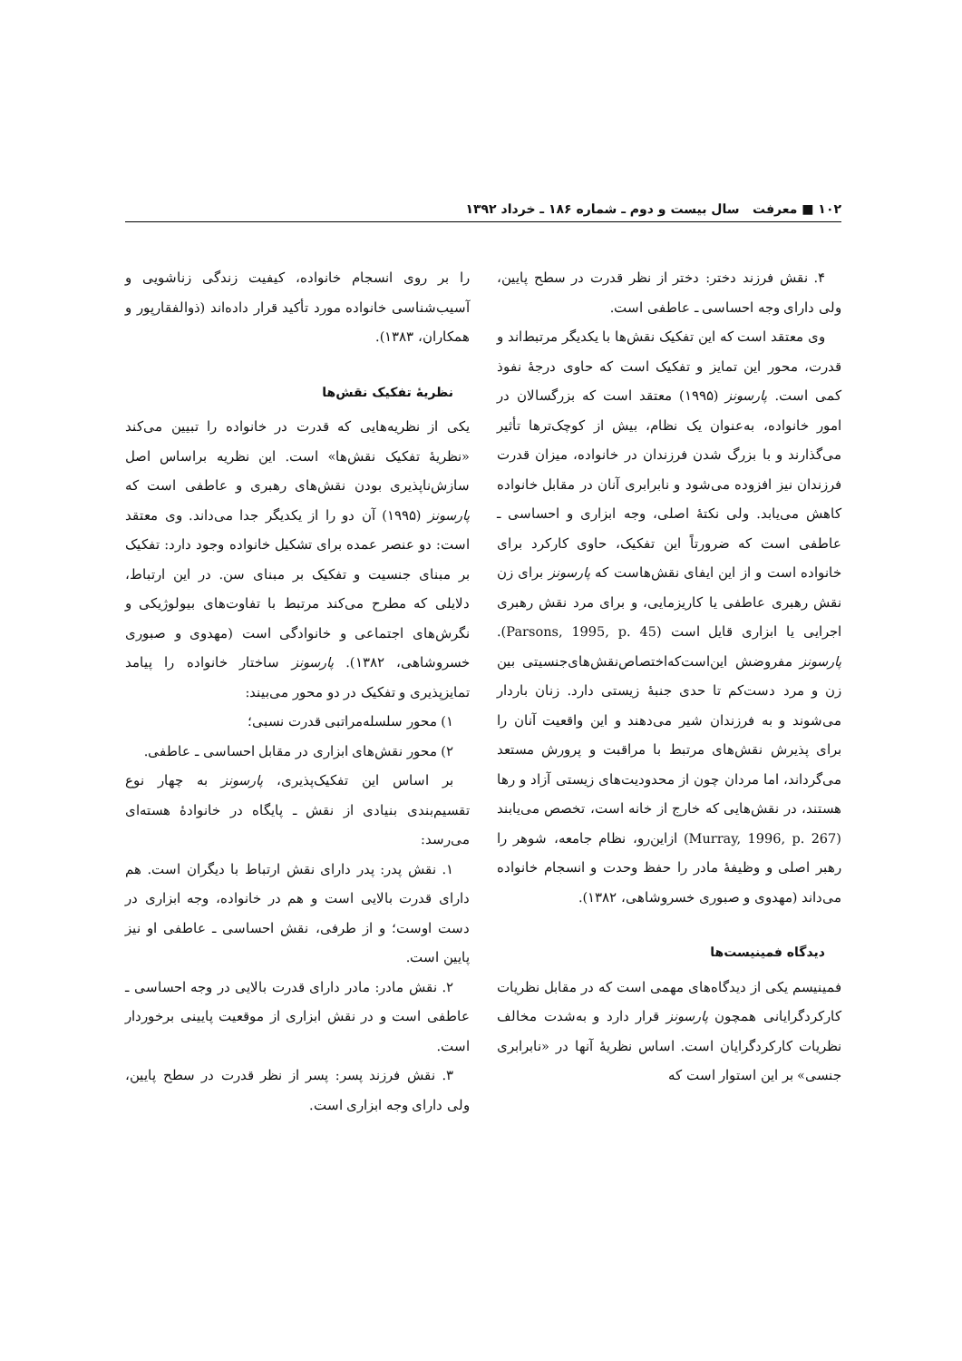۱۰۲ ■ معرفت سال بیست و دوم ـ شماره ۱۸۶ ـ خرداد ۱۳۹۲
را بر روی انسجام خانواده، کیفیت زندگی زناشویی و آسیب‌شناسی خانواده مورد تأکید قرار داده‌اند (ذوالفقارپور و همکاران، ۱۳۸۳).
نظریهٔ تفکیک نقش‌ها
یکی از نظریه‌هایی که قدرت در خانواده را تبیین می‌کند «نظریهٔ تفکیک نقش‌ها» است. این نظریه براساس اصل سازش‌ناپذیری بودن نقش‌های رهبری و عاطفی است که پارسونز (۱۹۹۵) آن دو را از یکدیگر جدا می‌داند. وی معتقد است: دو عنصر عمده برای تشکیل خانواده وجود دارد: تفکیک بر مبنای جنسیت و تفکیک بر مبنای سن. در این ارتباط، دلایلی که مطرح می‌کند مرتبط با تفاوت‌های بیولوژیکی و نگرش‌های اجتماعی و خانوادگی است (مهدوی و صبوری خسروشاهی، ۱۳۸۲). پارسونز ساختار خانواده را پیامد تمایزپذیری و تفکیک در دو محور می‌بیند:
۱) محور سلسله‌مراتبی قدرت نسبی؛
۲) محور نقش‌های ابزاری در مقابل احساسی ـ عاطفی.
بر اساس این تفکیک‌پذیری، پارسونز به چهار نوع تقسیم‌بندی بنیادی از نقش ـ پایگاه در خانوادهٔ هسته‌ای می‌رسد:
۱. نقش پدر: پدر دارای نقش ارتباط با دیگران است. هم دارای قدرت بالایی است و هم در خانواده، وجه ابزاری در دست اوست؛ و از طرفی، نقش احساسی ـ عاطفی او نیز پایین است.
۲. نقش مادر: مادر دارای قدرت بالایی در وجه احساسی ـ عاطفی است و در نقش ابزاری از موقعیت پایینی برخوردار است.
۳. نقش فرزند پسر: پسر از نظر قدرت در سطح پایین، ولی دارای وجه ابزاری است.
۴. نقش فرزند دختر: دختر از نظر قدرت در سطح پایین، ولی دارای وجه احساسی ـ عاطفی است.
وی معتقد است که این تفکیک نقش‌ها با یکدیگر مرتبط‌اند و قدرت، محور این تمایز و تفکیک است که حاوی درجهٔ نفوذ کمی است. پارسونز (۱۹۹۵) معتقد است که بزرگسالان در امور خانواده، به‌عنوان یک نظام، بیش از کوچک‌ترها تأثیر می‌گذارند و با بزرگ شدن فرزندان در خانواده، میزان قدرت فرزندان نیز افزوده می‌شود و نابرابری آنان در مقابل خانواده کاهش می‌یابد. ولی نکتهٔ اصلی، وجه ابزاری و احساسی ـ عاطفی است که ضرورتاً این تفکیک، حاوی کارکرد برای خانواده است و از این ایفای نقش‌هاست که پارسونز برای زن نقش رهبری عاطفی یا کاریزمایی، و برای مرد نقش رهبری اجرایی یا ابزاری قایل است (Parsons, 1995, p. 45). پارسونز مفروضش این‌است‌که‌اختصاص‌نقش‌های‌جنسیتی بین زن و مرد دست‌کم تا حدی جنبهٔ زیستی دارد. زنان باردار می‌شوند و به فرزندان شیر می‌دهند و این واقعیت آنان را برای پذیرش نقش‌های مرتبط با مراقبت و پرورش مستعد می‌گرداند، اما مردان چون از محدودیت‌های زیستی آزاد و رها هستند، در نقش‌هایی که خارج از خانه است، تخصص می‌یابند (Murray, 1996, p. 267) ازاین‌رو، نظام جامعه، شوهر را رهبر اصلی و وظیفهٔ مادر را حفظ وحدت و انسجام خانواده می‌داند (مهدوی و صبوری خسروشاهی، ۱۳۸۲).
دیدگاه فمینیست‌ها
فمینیسم یکی از دیدگاه‌های مهمی است که در مقابل نظریات کارکردگرایانی همچون پارسونز قرار دارد و به‌شدت مخالف نظریات کارکردگرایان است. اساس نظریهٔ آنها در «نابرابری جنسی» بر این استوار است که